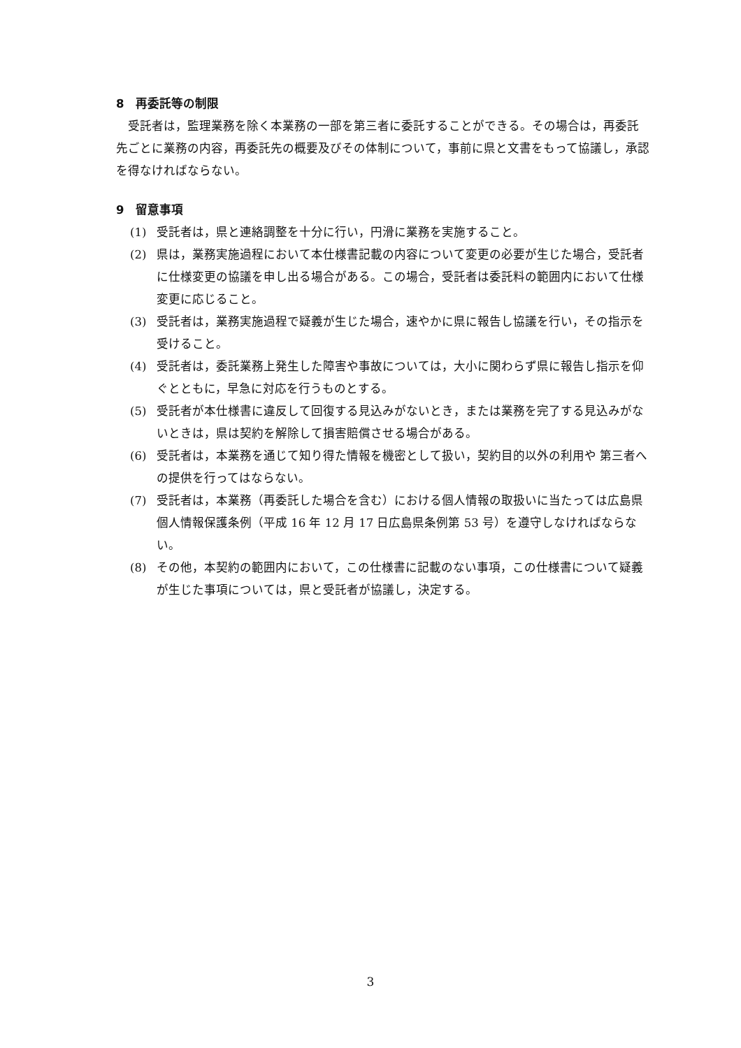8　再委託等の制限
　受託者は，監理業務を除く本業務の一部を第三者に委託することができる。その場合は，再委託先ごとに業務の内容，再委託先の概要及びその体制について，事前に県と文書をもって協議し，承認を得なければならない。
9　留意事項
(1) 受託者は，県と連絡調整を十分に行い，円滑に業務を実施すること。
(2) 県は，業務実施過程において本仕様書記載の内容について変更の必要が生じた場合，受託者に仕様変更の協議を申し出る場合がある。この場合，受託者は委託料の範囲内において仕様変更に応じること。
(3) 受託者は，業務実施過程で疑義が生じた場合，速やかに県に報告し協議を行い，その指示を受けること。
(4) 受託者は，委託業務上発生した障害や事故については，大小に関わらず県に報告し指示を仰ぐとともに，早急に対応を行うものとする。
(5) 受託者が本仕様書に違反して回復する見込みがないとき，または業務を完了する見込みがないときは，県は契約を解除して損害賠償させる場合がある。
(6) 受託者は，本業務を通じて知り得た情報を機密として扱い，契約目的以外の利用や 第三者への提供を行ってはならない。
(7) 受託者は，本業務（再委託した場合を含む）における個人情報の取扱いに当たっては広島県個人情報保護条例（平成 16 年 12 月 17 日広島県条例第 53 号）を遵守しなければならない。
(8) その他，本契約の範囲内において，この仕様書に記載のない事項，この仕様書について疑義が生じた事項については，県と受託者が協議し，決定する。
3